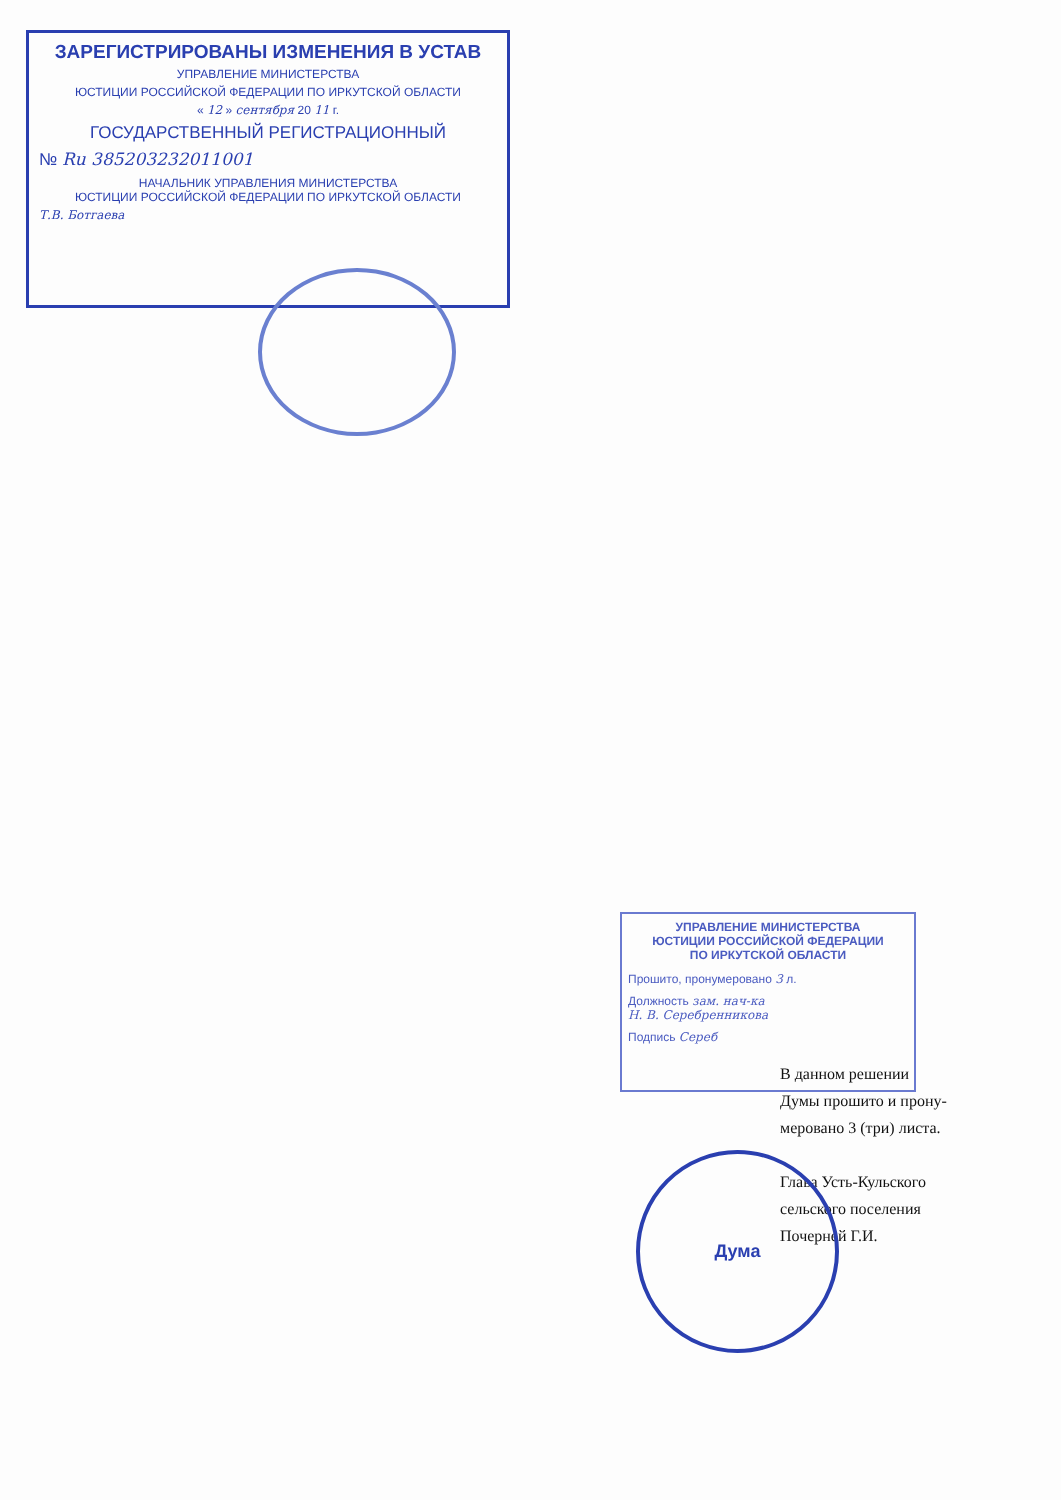ЗАРЕГИСТРИРОВАНЫ ИЗМЕНЕНИЯ В УСТАВ
УПРАВЛЕНИЕ МИНИСТЕРСТВА
ЮСТИЦИИ РОССИЙСКОЙ ФЕДЕРАЦИИ ПО ИРКУТСКОЙ ОБЛАСТИ
« 12 » сентября 20 11 г.
ГОСУДАРСТВЕННЫЙ РЕГИСТРАЦИОННЫЙ
№ Ru 385203232011001
НАЧАЛЬНИК УПРАВЛЕНИЯ МИНИСТЕРСТВА
ЮСТИЦИИ РОССИЙСКОЙ ФЕДЕРАЦИИ ПО ИРКУТСКОЙ ОБЛАСТИ
Т.В. Ботгаева
УПРАВЛЕНИЕ МИНИСТЕРСТВА
ЮСТИЦИИ РОССИЙСКОЙ ФЕДЕРАЦИИ
ПО ИРКУТСКОЙ ОБЛАСТИ
Прошито, пронумеровано 3 л.
Должность зам. нач-ка
Н. В. Серебренникова
Подпись Сереб
В данном решении
Думы прошито и прону-
меровано 3 (три) листа.
Глава Усть-Кульского
сельского поселения
Почерней Г.И.
Дума